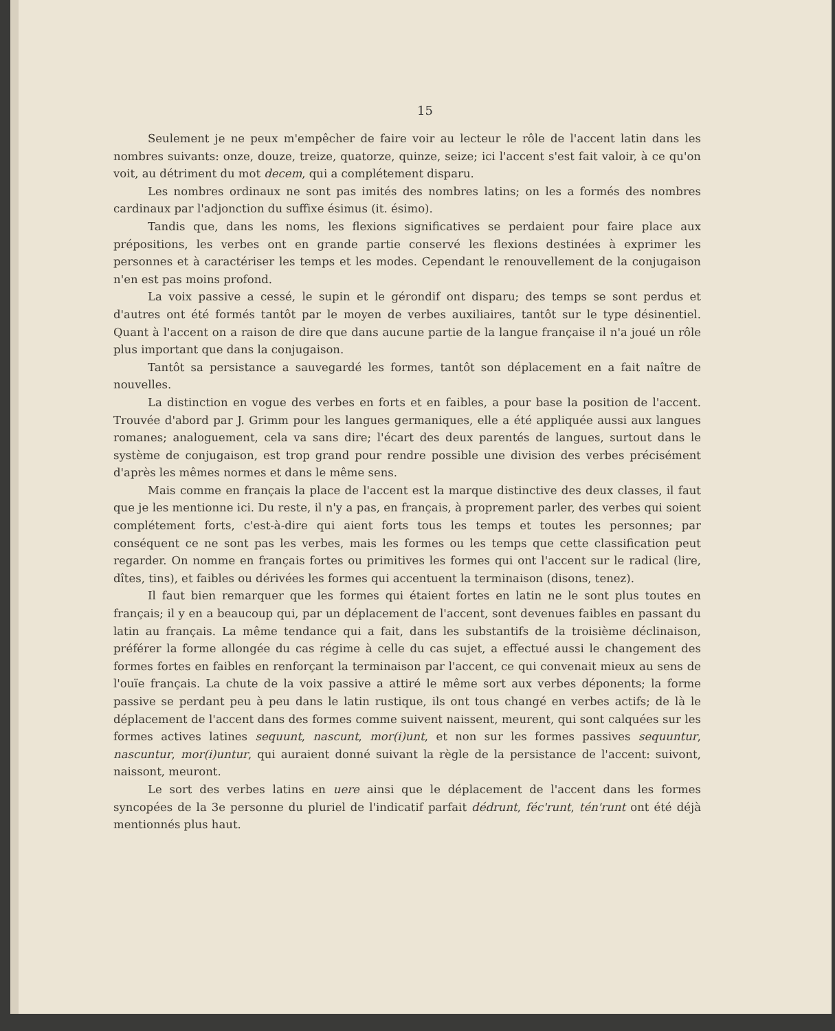15
Seulement je ne peux m'empêcher de faire voir au lecteur le rôle de l'accent latin dans les nombres suivants: onze, douze, treize, quatorze, quinze, seize; ici l'accent s'est fait valoir, à ce qu'on voit, au détriment du mot decem, qui a complétement disparu.
Les nombres ordinaux ne sont pas imités des nombres latins; on les a formés des nombres cardinaux par l'adjonction du suffixe ésimus (it. ésimo).
Tandis que, dans les noms, les flexions significatives se perdaient pour faire place aux prépositions, les verbes ont en grande partie conservé les flexions destinées à exprimer les personnes et à caractériser les temps et les modes. Cependant le renouvellement de la conjugaison n'en est pas moins profond.
La voix passive a cessé, le supin et le gérondif ont disparu; des temps se sont perdus et d'autres ont été formés tantôt par le moyen de verbes auxiliaires, tantôt sur le type désinentiel. Quant à l'accent on a raison de dire que dans aucune partie de la langue française il n'a joué un rôle plus important que dans la conjugaison.
Tantôt sa persistance a sauvegardé les formes, tantôt son déplacement en a fait naître de nouvelles.
La distinction en vogue des verbes en forts et en faibles, a pour base la position de l'accent. Trouvée d'abord par J. Grimm pour les langues germaniques, elle a été appliquée aussi aux langues romanes; analoguement, cela va sans dire; l'écart des deux parentés de langues, surtout dans le système de conjugaison, est trop grand pour rendre possible une division des verbes précisément d'après les mêmes normes et dans le même sens.
Mais comme en français la place de l'accent est la marque distinctive des deux classes, il faut que je les mentionne ici. Du reste, il n'y a pas, en français, à proprement parler, des verbes qui soient complétement forts, c'est-à-dire qui aient forts tous les temps et toutes les personnes; par conséquent ce ne sont pas les verbes, mais les formes ou les temps que cette classification peut regarder. On nomme en français fortes ou primitives les formes qui ont l'accent sur le radical (lire, dîtes, tins), et faibles ou dérivées les formes qui accentuent la terminaison (disons, tenez).
Il faut bien remarquer que les formes qui étaient fortes en latin ne le sont plus toutes en français; il y en a beaucoup qui, par un déplacement de l'accent, sont devenues faibles en passant du latin au français. La même tendance qui a fait, dans les substantifs de la troisième déclinaison, préférer la forme allongée du cas régime à celle du cas sujet, a effectué aussi le changement des formes fortes en faibles en renforçant la terminaison par l'accent, ce qui convenait mieux au sens de l'ouïe français. La chute de la voix passive a attiré le même sort aux verbes déponents; la forme passive se perdant peu à peu dans le latin rustique, ils ont tous changé en verbes actifs; de là le déplacement de l'accent dans des formes comme suivent naissent, meurent, qui sont calquées sur les formes actives latines sequunt, nascunt, mor(i)unt, et non sur les formes passives sequuntur, nascuntur, mor(i)untur, qui auraient donné suivant la règle de la persistance de l'accent: suivont, naissont, meuront.
Le sort des verbes latins en uere ainsi que le déplacement de l'accent dans les formes syncopées de la 3e personne du pluriel de l'indicatif parfait dédrunt, féc'runt, tén'runt ont été déjà mentionnés plus haut.